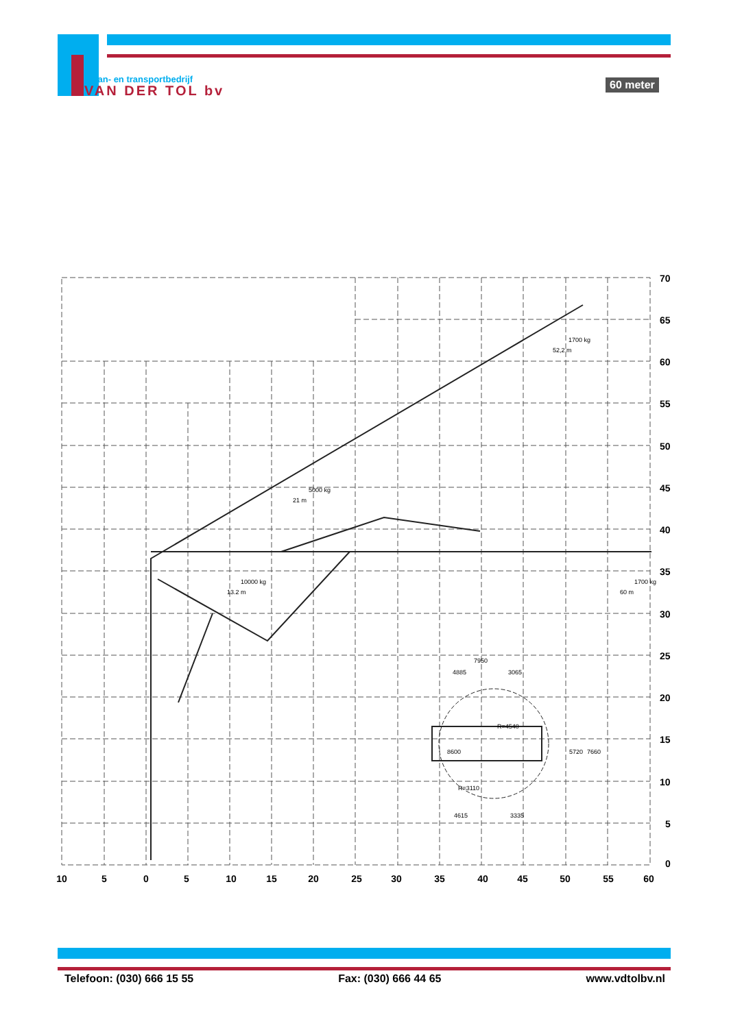kraan- en transportbedrijf
VAN DER TOL bv
60 meter
70
65
60
55
50
45
40
35
30
25
20
15
10
5
0
10
5
0
5
10
15
20
25
30
35
40
45
50
55
60
1700 kg
52,2 m
5000 kg
21 m
10000 kg
13.2 m
1700 kg
60 m
7950
4885
3065
4615
3335
R=4540
R=3110
8600
5720
7660
Telefoon: (030) 666 15 55 Fax: (030) 666 44 65 www.vdtolbv.nl